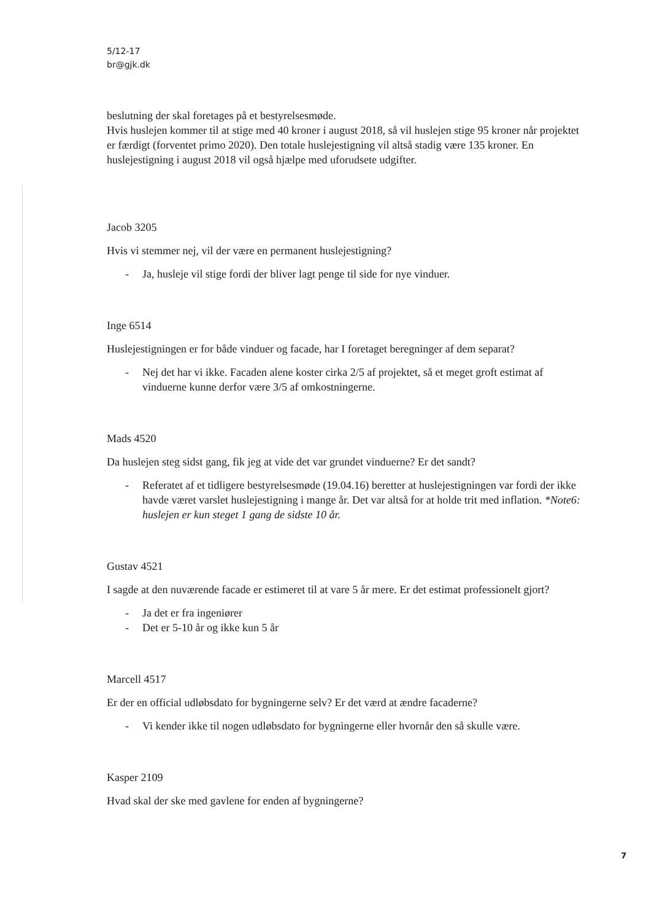5/12-17
br@gjk.dk
beslutning der skal foretages på et bestyrelsesmøde.
Hvis huslejen kommer til at stige med 40 kroner i august 2018, så vil huslejen stige 95 kroner når projektet er færdigt (forventet primo 2020). Den totale huslejestigning vil altså stadig være 135 kroner. En huslejestigning i august 2018 vil også hjælpe med uforudsete udgifter.
Jacob 3205
Hvis vi stemmer nej, vil der være en permanent huslejestigning?
- Ja, husleje vil stige fordi der bliver lagt penge til side for nye vinduer.
Inge 6514
Huslejestigningen er for både vinduer og facade, har I foretaget beregninger af dem separat?
- Nej det har vi ikke. Facaden alene koster cirka 2/5 af projektet, så et meget groft estimat af vinduerne kunne derfor være 3/5 af omkostningerne.
Mads 4520
Da huslejen steg sidst gang, fik jeg at vide det var grundet vinduerne? Er det sandt?
- Referatet af et tidligere bestyrelsesmøde (19.04.16) beretter at huslejestigningen var fordi der ikke havde været varslet huslejestigning i mange år. Det var altså for at holde trit med inflation. *Note6: huslejen er kun steget 1 gang de sidste 10 år.
Gustav 4521
I sagde at den nuværende facade er estimeret til at vare 5 år mere. Er det estimat professionelt gjort?
- Ja det er fra ingeniører
- Det er 5-10 år og ikke kun 5 år
Marcell 4517
Er der en official udløbsdato for bygningerne selv? Er det værd at ændre facaderne?
- Vi kender ikke til nogen udløbsdato for bygningerne eller hvornår den så skulle være.
Kasper 2109
Hvad skal der ske med gavlene for enden af bygningerne?
7